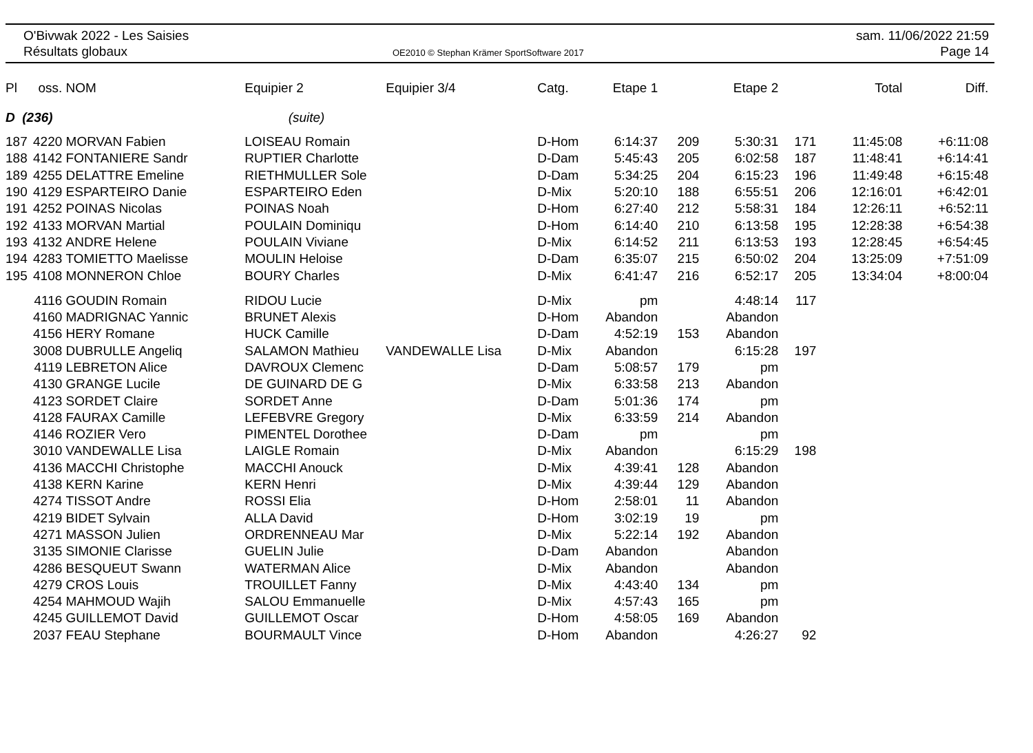O'Bivwak 2022 - Les Saisies
Résultats globaux
OE2010 © Stephan Krämer SportSoftware 2017
sam. 11/06/2022 21:59
Page 14
| Pl | oss. | NOM | Equipier 2 | Equipier 3/4 | Catg. | Etape 1 | | Etape 2 | | Total | Diff. |
| --- | --- | --- | --- | --- | --- | --- | --- | --- | --- | --- | --- |
| D (236) | | | (suite) | | | | | | | | |
| 187 | 4220 | MORVAN Fabien | LOISEAU Romain | | D-Hom | 6:14:37 | 209 | 5:30:31 | 171 | 11:45:08 | +6:11:08 |
| 188 | 4142 | FONTANIERE Sandr | RUPTIER Charlotte | | D-Dam | 5:45:43 | 205 | 6:02:58 | 187 | 11:48:41 | +6:14:41 |
| 189 | 4255 | DELATTRE Emeline | RIETHMULLER Sole | | D-Dam | 5:34:25 | 204 | 6:15:23 | 196 | 11:49:48 | +6:15:48 |
| 190 | 4129 | ESPARTEIRO Danie | ESPARTEIRO Eden | | D-Mix | 5:20:10 | 188 | 6:55:51 | 206 | 12:16:01 | +6:42:01 |
| 191 | 4252 | POINAS Nicolas | POINAS Noah | | D-Hom | 6:27:40 | 212 | 5:58:31 | 184 | 12:26:11 | +6:52:11 |
| 192 | 4133 | MORVAN Martial | POULAIN Dominiqu | | D-Hom | 6:14:40 | 210 | 6:13:58 | 195 | 12:28:38 | +6:54:38 |
| 193 | 4132 | ANDRE Helene | POULAIN Viviane | | D-Mix | 6:14:52 | 211 | 6:13:53 | 193 | 12:28:45 | +6:54:45 |
| 194 | 4283 | TOMIETTO Maelisse | MOULIN Heloise | | D-Dam | 6:35:07 | 215 | 6:50:02 | 204 | 13:25:09 | +7:51:09 |
| 195 | 4108 | MONNERON Chloe | BOURY Charles | | D-Mix | 6:41:47 | 216 | 6:52:17 | 205 | 13:34:04 | +8:00:04 |
| | 4116 | GOUDIN Romain | RIDOU Lucie | | D-Mix | pm | | 4:48:14 | 117 | | |
| | 4160 | MADRIGNAC Yannic | BRUNET Alexis | | D-Hom | Abandon | | Abandon | | | |
| | 4156 | HERY Romane | HUCK Camille | | D-Dam | 4:52:19 | 153 | Abandon | | | |
| | 3008 | DUBRULLE Angeliq | SALAMON Mathieu | VANDEWALLE Lisa | D-Mix | Abandon | | 6:15:28 | 197 | | |
| | 4119 | LEBRETON Alice | DAVROUX Clemenc | | D-Dam | 5:08:57 | 179 | pm | | | |
| | 4130 | GRANGE Lucile | DE GUINARD DE G | | D-Mix | 6:33:58 | 213 | Abandon | | | |
| | 4123 | SORDET Claire | SORDET Anne | | D-Dam | 5:01:36 | 174 | pm | | | |
| | 4128 | FAURAX Camille | LEFEBVRE Gregory | | D-Mix | 6:33:59 | 214 | Abandon | | | |
| | 4146 | ROZIER Vero | PIMENTEL Dorothee | | D-Dam | pm | | pm | | | |
| | 3010 | VANDEWALLE Lisa | LAIGLE Romain | | D-Mix | Abandon | | 6:15:29 | 198 | | |
| | 4136 | MACCHI Christophe | MACCHI Anouck | | D-Mix | 4:39:41 | 128 | Abandon | | | |
| | 4138 | KERN Karine | KERN Henri | | D-Mix | 4:39:44 | 129 | Abandon | | | |
| | 4274 | TISSOT Andre | ROSSI Elia | | D-Hom | 2:58:01 | 11 | Abandon | | | |
| | 4219 | BIDET Sylvain | ALLA David | | D-Hom | 3:02:19 | 19 | pm | | | |
| | 4271 | MASSON Julien | ORDRENNEAU Mar | | D-Mix | 5:22:14 | 192 | Abandon | | | |
| | 3135 | SIMONIE Clarisse | GUELIN Julie | | D-Dam | Abandon | | Abandon | | | |
| | 4286 | BESQUEUT Swann | WATERMAN Alice | | D-Mix | Abandon | | Abandon | | | |
| | 4279 | CROS Louis | TROUILLET Fanny | | D-Mix | 4:43:40 | 134 | pm | | | |
| | 4254 | MAHMOUD Wajih | SALOU Emmanuelle | | D-Mix | 4:57:43 | 165 | pm | | | |
| | 4245 | GUILLEMOT David | GUILLEMOT Oscar | | D-Hom | 4:58:05 | 169 | Abandon | | | |
| | 2037 | FEAU Stephane | BOURMAULT Vince | | D-Hom | Abandon | | 4:26:27 | 92 | | |